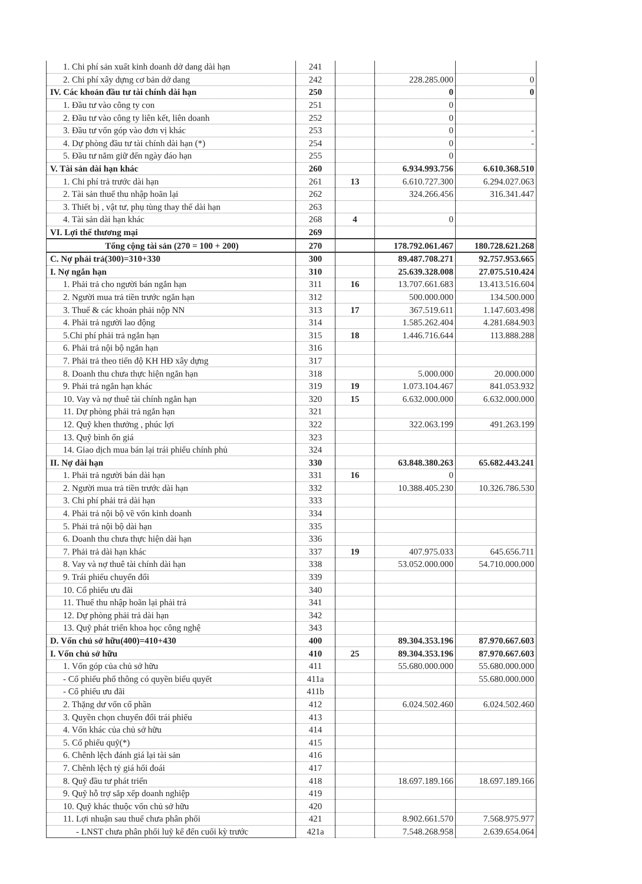| 1. Chi phí sản xuất kinh doanh dở dang dài hạn | 241 | | | |
| 2. Chi phí xây dựng cơ bản dở dang | 242 | | 228.285.000 | 0 |
| IV. Các khoản đầu tư tài chính dài hạn | 250 | | 0 | 0 |
| 1. Đầu tư vào công ty con | 251 | | 0 | |
| 2. Đầu tư vào công ty liên kết, liên doanh | 252 | | 0 | |
| 3. Đầu tư vốn góp vào đơn vị khác | 253 | | 0 | - |
| 4. Dự phòng đầu tư tài chính dài hạn (*) | 254 | | 0 | - |
| 5. Đầu tư nắm giữ đến ngày đáo hạn | 255 | | 0 | |
| V. Tài sản dài hạn khác | 260 | | 6.934.993.756 | 6.610.368.510 |
| 1. Chi phí trả trước dài hạn | 261 | 13 | 6.610.727.300 | 6.294.027.063 |
| 2. Tài sản thuế thu nhập hoãn lại | 262 | | 324.266.456 | 316.341.447 |
| 3. Thiết bị , vật tư, phụ tùng thay thế dài hạn | 263 | | | |
| 4. Tài sản dài hạn khác | 268 | 4 | 0 | |
| VI. Lợi thế thương mại | 269 | | | |
| Tổng cộng tài sản (270 = 100 + 200) | 270 | | 178.792.061.467 | 180.728.621.268 |
| C. Nợ phải trả(300)=310+330 | 300 | | 89.487.708.271 | 92.757.953.665 |
| I. Nợ ngắn hạn | 310 | | 25.639.328.008 | 27.075.510.424 |
| 1. Phải trả cho người bán ngắn hạn | 311 | 16 | 13.707.661.683 | 13.413.516.604 |
| 2. Người mua trả tiền trước ngắn hạn | 312 | | 500.000.000 | 134.500.000 |
| 3. Thuế & các khoản phải nộp NN | 313 | 17 | 367.519.611 | 1.147.603.498 |
| 4. Phải trả người lao động | 314 | | 1.585.262.404 | 4.281.684.903 |
| 5.Chi phí phải trả ngắn hạn | 315 | 18 | 1.446.716.644 | 113.888.288 |
| 6. Phải trả nội bộ ngắn hạn | 316 | | | |
| 7. Phải trả theo tiến độ KH HĐ xây dựng | 317 | | | |
| 8. Doanh thu chưa thực hiện ngắn hạn | 318 | | 5.000.000 | 20.000.000 |
| 9. Phải trả ngắn hạn khác | 319 | 19 | 1.073.104.467 | 841.053.932 |
| 10. Vay và nợ thuê tài chính ngắn hạn | 320 | 15 | 6.632.000.000 | 6.632.000.000 |
| 11. Dự phòng phải trả ngắn hạn | 321 | | | |
| 12. Quỹ khen thưởng , phúc lợi | 322 | | 322.063.199 | 491.263.199 |
| 13. Quỹ bình ổn giá | 323 | | | |
| 14. Giao dịch mua bán lại trái phiếu chính phủ | 324 | | | |
| II. Nợ dài hạn | 330 | | 63.848.380.263 | 65.682.443.241 |
| 1. Phải trả người bán dài hạn | 331 | 16 | 0 | |
| 2. Người mua trả tiền trước dài hạn | 332 | | 10.388.405.230 | 10.326.786.530 |
| 3. Chi phí phải trả dài hạn | 333 | | | |
| 4. Phải trả nội bộ về vốn kinh doanh | 334 | | | |
| 5. Phải trả nội bộ dài hạn | 335 | | | |
| 6. Doanh thu chưa thực hiện dài hạn | 336 | | | |
| 7. Phải trả dài hạn khác | 337 | 19 | 407.975.033 | 645.656.711 |
| 8. Vay và nợ thuê tài chính dài hạn | 338 | | 53.052.000.000 | 54.710.000.000 |
| 9. Trái phiếu chuyển đổi | 339 | | | |
| 10. Cổ phiếu ưu đãi | 340 | | | |
| 11. Thuế thu nhập hoãn lại phải trả | 341 | | | |
| 12. Dự phòng phải trả dài hạn | 342 | | | |
| 13. Quỹ phát triển khoa học công nghệ | 343 | | | |
| D. Vốn chủ sở hữu(400)=410+430 | 400 | | 89.304.353.196 | 87.970.667.603 |
| I. Vốn chủ sở hữu | 410 | 25 | 89.304.353.196 | 87.970.667.603 |
| 1. Vốn góp của chủ sở hữu | 411 | | 55.680.000.000 | 55.680.000.000 |
| - Cổ phiếu phổ thông có quyền biểu quyết | 411a | | | 55.680.000.000 |
| - Cổ phiếu ưu đãi | 411b | | | |
| 2. Thặng dư vốn cổ phần | 412 | | 6.024.502.460 | 6.024.502.460 |
| 3. Quyền chọn chuyển đổi trái phiếu | 413 | | | |
| 4. Vốn khác của chủ sở hữu | 414 | | | |
| 5. Cổ phiếu quỹ(*) | 415 | | | |
| 6. Chênh lệch đánh giá lại tài sản | 416 | | | |
| 7. Chênh lệch tỷ giá hối đoái | 417 | | | |
| 8. Quỹ đầu tư phát triển | 418 | | 18.697.189.166 | 18.697.189.166 |
| 9. Quỹ hỗ trợ sắp xếp doanh nghiệp | 419 | | | |
| 10. Quỹ khác thuộc vốn chủ sở hữu | 420 | | | |
| 11. Lợi nhuận sau thuế chưa phân phối | 421 | | 8.902.661.570 | 7.568.975.977 |
| - LNST chưa phân phối luỹ kế đến cuối kỳ trước | 421a | | 7.548.268.958 | 2.639.654.064 |